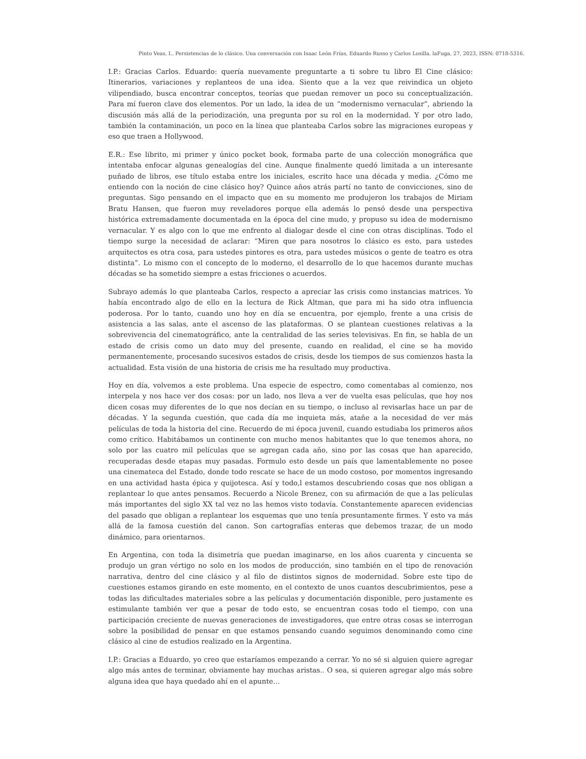Pinto Veas, I.. Persistencias de lo clásico. Una conversación con Isaac León Frías, Eduardo Russo y Carlos Losilla. laFuga, 27, 2023, ISSN: 0718-5316.
I.P.: Gracias Carlos. Eduardo: quería nuevamente preguntarte a ti sobre tu libro El Cine clásico: Itinerarios, variaciones y replanteos de una idea. Siento que a la vez que reivindica un objeto vilipendiado, busca encontrar conceptos, teorías que puedan remover un poco su conceptualización. Para mí fueron clave dos elementos. Por un lado, la idea de un “modernismo vernacular”, abriendo la discusión más allá de la periodización, una pregunta por su rol en la modernidad. Y por otro lado, también la contaminación, un poco en la línea que planteaba Carlos sobre las migraciones europeas y eso que traen a Hollywood.
E.R.: Ese librito, mi primer y único pocket book, formaba parte de una colección monográfica que intentaba enfocar algunas genealogías del cine. Aunque finalmente quedó limitada a un interesante puñado de libros, ese título estaba entre los iniciales, escrito hace una década y media. ¿Cómo me entiendo con la noción de cine clásico hoy? Quince años atrás partí no tanto de convicciones, sino de preguntas. Sigo pensando en el impacto que en su momento me produjeron los trabajos de Miriam Bratu Hansen, que fueron muy reveladores porque ella además lo pensó desde una perspectiva histórica extremadamente documentada en la época del cine mudo, y propuso su idea de modernismo vernacular. Y es algo con lo que me enfrento al dialogar desde el cine con otras disciplinas. Todo el tiempo surge la necesidad de aclarar: “Miren que para nosotros lo clásico es esto, para ustedes arquitectos es otra cosa, para ustedes pintores es otra, para ustedes músicos o gente de teatro es otra distinta”. Lo mismo con el concepto de lo moderno, el desarrollo de lo que hacemos durante muchas décadas se ha sometido siempre a estas fricciones o acuerdos.
Subrayo además lo que planteaba Carlos, respecto a apreciar las crisis como instancias matrices. Yo había encontrado algo de ello en la lectura de Rick Altman, que para mi ha sido otra influencia poderosa. Por lo tanto, cuando uno hoy en día se encuentra, por ejemplo, frente a una crisis de asistencia a las salas, ante el ascenso de las plataformas. O se plantean cuestiones relativas a la sobrevivencia del cinematográfico, ante la centralidad de las series televisivas. En fin, se habla de un estado de crisis como un dato muy del presente, cuando en realidad, el cine se ha movido permanentemente, procesando sucesivos estados de crisis, desde los tiempos de sus comienzos hasta la actualidad. Esta visión de una historia de crisis me ha resultado muy productiva.
Hoy en día, volvemos a este problema. Una especie de espectro, como comentabas al comienzo, nos interpela y nos hace ver dos cosas: por un lado, nos lleva a ver de vuelta esas películas, que hoy nos dicen cosas muy diferentes de lo que nos decían en su tiempo, o incluso al revisarlas hace un par de décadas. Y la segunda cuestión, que cada día me inquieta más, atañe a la necesidad de ver más películas de toda la historia del cine. Recuerdo de mi época juvenil, cuando estudiaba los primeros años como crítico. Habitábamos un continente con mucho menos habitantes que lo que tenemos ahora, no solo por las cuatro mil películas que se agregan cada año, sino por las cosas que han aparecido, recuperadas desde etapas muy pasadas. Formulo esto desde un país que lamentablemente no posee una cinemateca del Estado, donde todo rescate se hace de un modo costoso, por momentos ingresando en una actividad hasta épica y quijotesca. Así y todo,l estamos descubriendo cosas que nos obligan a replantear lo que antes pensamos. Recuerdo a Nicole Brenez, con su afirmación de que a las películas más importantes del siglo XX tal vez no las hemos visto todavía. Constantemente aparecen evidencias del pasado que obligan a replantear los esquemas que uno tenía presuntamente firmes. Y esto va más allá de la famosa cuestión del canon. Son cartografías enteras que debemos trazar, de un modo dinámico, para orientarnos.
En Argentina, con toda la disimetría que puedan imaginarse, en los años cuarenta y cincuenta se produjo un gran vértigo no solo en los modos de producción, sino también en el tipo de renovación narrativa, dentro del cine clásico y al filo de distintos signos de modernidad. Sobre este tipo de cuestiones estamos girando en este momento, en el contexto de unos cuantos descubrimientos, pese a todas las dificultades materiales sobre a las películas y documentación disponible, pero justamente es estimulante también ver que a pesar de todo esto, se encuentran cosas todo el tiempo, con una participación creciente de nuevas generaciones de investigadores, que entre otras cosas se interrogan sobre la posibilidad de pensar en que estamos pensando cuando seguimos denominando como cine clásico al cine de estudios realizado en la Argentina.
I.P.: Gracias a Eduardo, yo creo que estaríamos empezando a cerrar. Yo no sé si alguien quiere agregar algo más antes de terminar, obviamente hay muchas aristas.. O sea, si quieren agregar algo más sobre alguna idea que haya quedado ahí en el apunte…